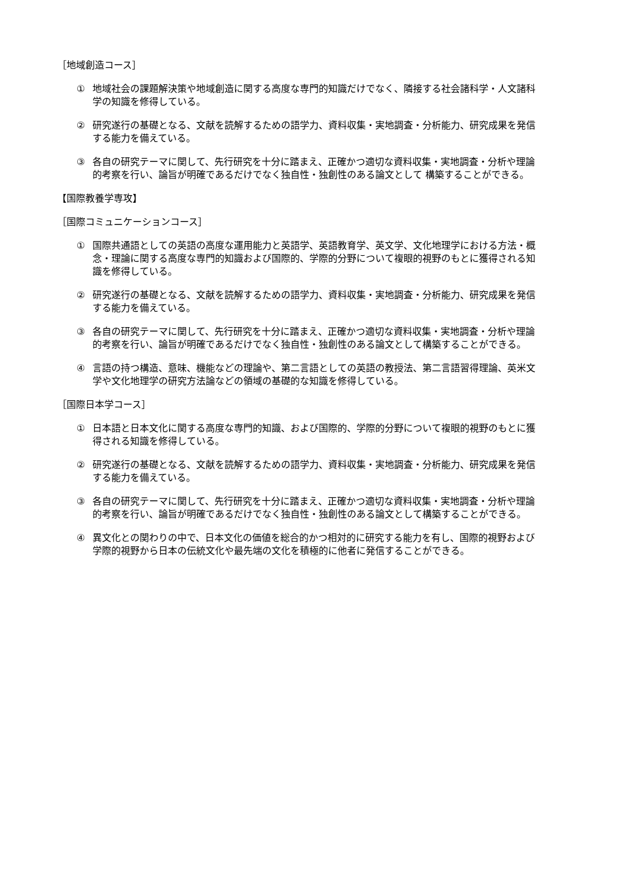［地域創造コース］
① 地域社会の課題解決策や地域創造に関する高度な専門的知識だけでなく、隣接する社会諸科学・人文諸科学の知識を修得している。
② 研究遂行の基礎となる、文献を読解するための語学力、資料収集・実地調査・分析能力、研究成果を発信する能力を備えている。
③ 各自の研究テーマに関して、先行研究を十分に踏まえ、正確かつ適切な資料収集・実地調査・分析や理論的考察を行い、論旨が明確であるだけでなく独自性・独創性のある論文として 構築することができる。
【国際教養学専攻】
［国際コミュニケーションコース］
① 国際共通語としての英語の高度な運用能力と英語学、英語教育学、英文学、文化地理学における方法・概念・理論に関する高度な専門的知識および国際的、学際的分野について複眼的視野のもとに獲得される知識を修得している。
② 研究遂行の基礎となる、文献を読解するための語学力、資料収集・実地調査・分析能力、研究成果を発信する能力を備えている。
③ 各自の研究テーマに関して、先行研究を十分に踏まえ、正確かつ適切な資料収集・実地調査・分析や理論的考察を行い、論旨が明確であるだけでなく独自性・独創性のある論文として構築することができる。
④ 言語の持つ構造、意味、機能などの理論や、第二言語としての英語の教授法、第二言語習得理論、英米文学や文化地理学の研究方法論などの領域の基礎的な知識を修得している。
［国際日本学コース］
① 日本語と日本文化に関する高度な専門的知識、および国際的、学際的分野について複眼的視野のもとに獲得される知識を修得している。
② 研究遂行の基礎となる、文献を読解するための語学力、資料収集・実地調査・分析能力、研究成果を発信する能力を備えている。
③ 各自の研究テーマに関して、先行研究を十分に踏まえ、正確かつ適切な資料収集・実地調査・分析や理論的考察を行い、論旨が明確であるだけでなく独自性・独創性のある論文として構築することができる。
④ 異文化との関わりの中で、日本文化の価値を総合的かつ相対的に研究する能力を有し、国際的視野および学際的視野から日本の伝統文化や最先端の文化を積極的に他者に発信することができる。